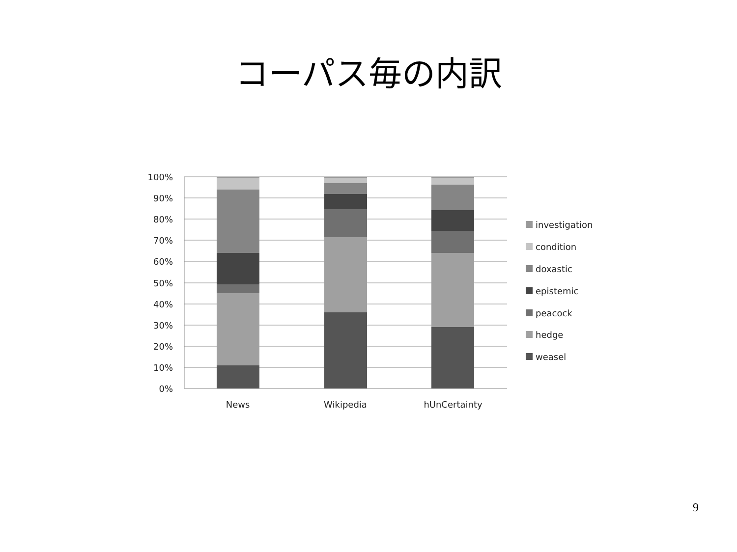コーパス毎の内訳
100%
90%
80%
70%
60%
50%
40%
30%
20%
10%
0%
News
Wikipedia
hUnCertainty
investigation
condition
doxastic
epistemic
peacock
hedge
weasel
9